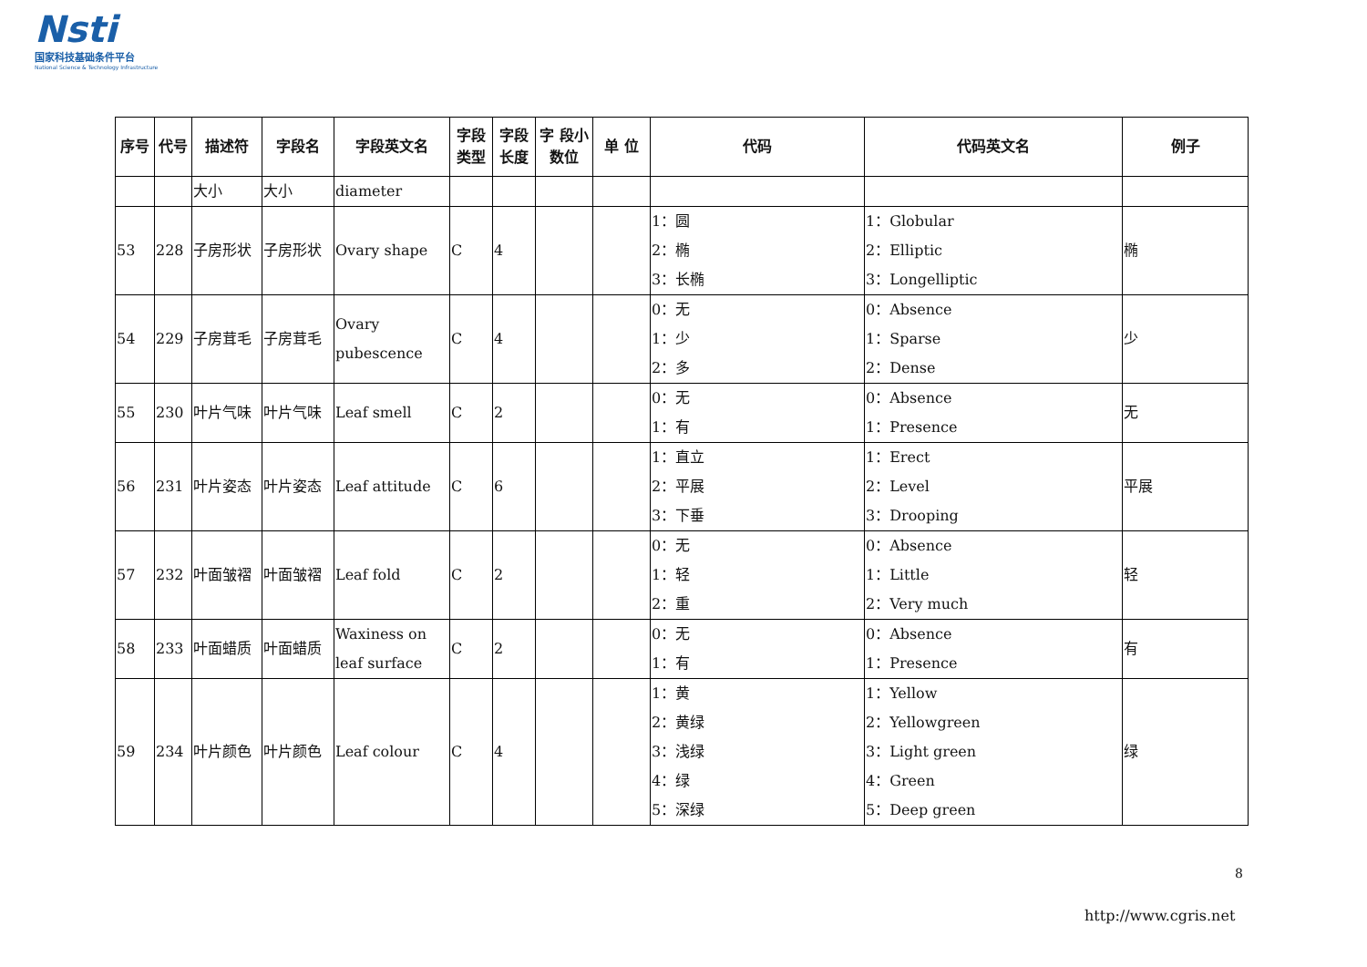Nsti
国家科技基础条件平台
National Science & Technology Infrastructure
| 序号 | 代号 | 描述符 | 字段名 | 字段英文名 | 字段类型 | 字段长度 | 字 段小数位 | 单 位 | 代码 | 代码英文名 | 例子 |
| --- | --- | --- | --- | --- | --- | --- | --- | --- | --- | --- | --- |
| | | 大小 | 大小 | diameter | | | | | | | |
| 53 | 228 | 子房形状 | 子房形状 | Ovary shape | C | 4 | | | 1：圆 2：椭 3：长椭 | 1：Globular 2：Elliptic 3：Longelliptic | 椭 |
| 54 | 229 | 子房茸毛 | 子房茸毛 | Ovary pubescence | C | 4 | | | 0：无 1：少 2：多 | 0：Absence 1：Sparse 2：Dense | 少 |
| 55 | 230 | 叶片气味 | 叶片气味 | Leaf smell | C | 2 | | | 0：无 1：有 | 0：Absence 1：Presence | 无 |
| 56 | 231 | 叶片姿态 | 叶片姿态 | Leaf attitude | C | 6 | | | 1：直立 2：平展 3：下垂 | 1：Erect 2：Level 3：Drooping | 平展 |
| 57 | 232 | 叶面皱褶 | 叶面皱褶 | Leaf fold | C | 2 | | | 0：无 1：轻 2：重 | 0：Absence 1：Little 2：Very much | 轻 |
| 58 | 233 | 叶面蜡质 | 叶面蜡质 | Waxiness on leaf surface | C | 2 | | | 0：无 1：有 | 0：Absence 1：Presence | 有 |
| 59 | 234 | 叶片颜色 | 叶片颜色 | Leaf colour | C | 4 | | | 1：黄 2：黄绿 3：浅绿 4：绿 5：深绿 | 1：Yellow 2：Yellowgreen 3：Light green 4：Green 5：Deep green | 绿 |
8
http://www.cgris.net